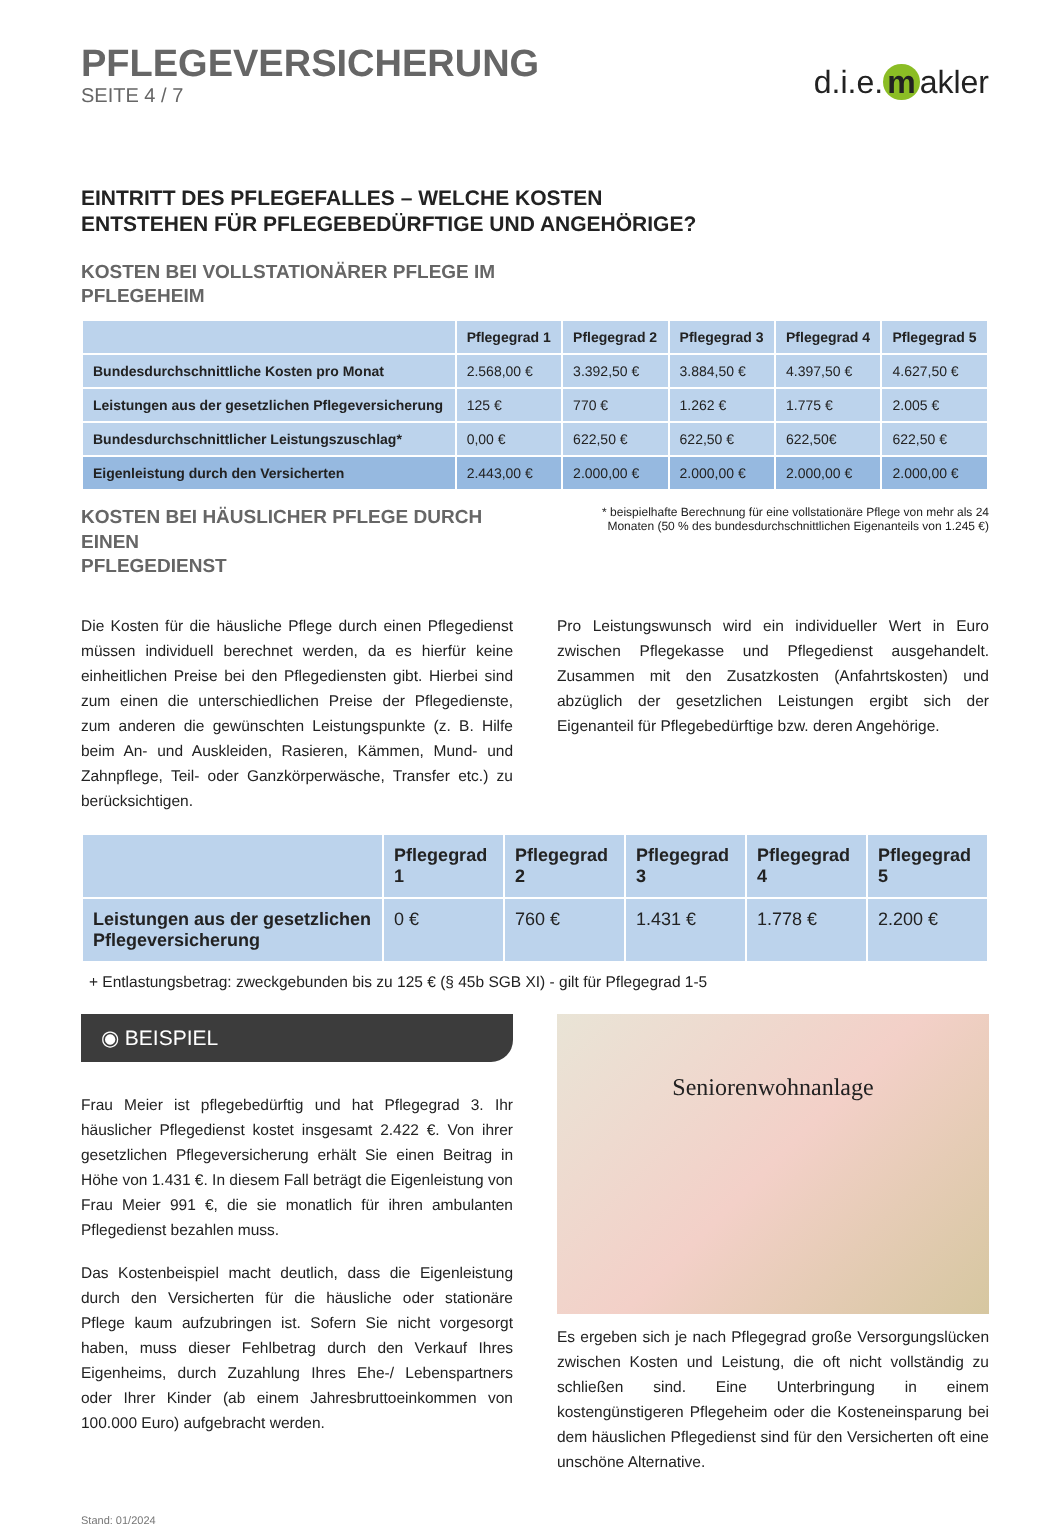PFLEGEVERSICHERUNG
SEITE 4 / 7
d.i.e. m akler
EINTRITT DES PFLEGEFALLES – WELCHE KOSTEN
ENTSTEHEN FÜR PFLEGEBEDÜRFTIGE UND ANGEHÖRIGE?
KOSTEN BEI VOLLSTATIONÄRER PFLEGE IM
PFLEGEHEIM
| | Pflegegrad 1 | Pflegegrad 2 | Pflegegrad 3 | Pflegegrad 4 | Pflegegrad 5 |
| --- | --- | --- | --- | --- | --- |
| Bundesdurchschnittliche Kosten pro Monat | 2.568,00 € | 3.392,50 € | 3.884,50 € | 4.397,50 € | 4.627,50 € |
| Leistungen aus der gesetzlichen Pflegeversicherung | 125 € | 770 € | 1.262 € | 1.775 € | 2.005 € |
| Bundesdurchschnittlicher Leistungszuschlag* | 0,00 € | 622,50 € | 622,50 € | 622,50€ | 622,50 € |
| Eigenleistung durch den Versicherten | 2.443,00 € | 2.000,00 € | 2.000,00 € | 2.000,00 € | 2.000,00 € |
KOSTEN BEI HÄUSLICHER PFLEGE DURCH EINEN
PFLEGEDIENST
* beispielhafte Berechnung für eine vollstationäre Pflege von mehr als 24 Monaten (50 % des bundesdurchschnittlichen Eigenanteils von 1.245 €)
Die Kosten für die häusliche Pflege durch einen Pflegedienst müssen individuell berechnet werden, da es hierfür keine einheitlichen Preise bei den Pflegediensten gibt. Hierbei sind zum einen die unterschiedlichen Preise der Pflegedienste, zum anderen die gewünschten Leistungspunkte (z. B. Hilfe beim An- und Auskleiden, Rasieren, Kämmen, Mund- und Zahnpflege, Teil- oder Ganzkörperwäsche, Transfer etc.) zu berücksichtigen.
Pro Leistungswunsch wird ein individueller Wert in Euro zwischen Pflegekasse und Pflegedienst ausgehandelt. Zusammen mit den Zusatzkosten (Anfahrtskosten) und abzüglich der gesetzlichen Leistungen ergibt sich der Eigenanteil für Pflegebedürftige bzw. deren Angehörige.
| | Pflegegrad 1 | Pflegegrad 2 | Pflegegrad 3 | Pflegegrad 4 | Pflegegrad 5 |
| --- | --- | --- | --- | --- | --- |
| Leistungen aus der gesetzlichen Pflegeversicherung | 0 € | 760 € | 1.431 € | 1.778 € | 2.200 € |
+ Entlastungsbetrag: zweckgebunden bis zu 125 € (§ 45b SGB XI) - gilt für Pflegegrad 1-5
◉ BEISPIEL
Frau Meier ist pflegebedürftig und hat Pflegegrad 3. Ihr häuslicher Pflegedienst kostet insgesamt 2.422 €. Von ihrer gesetzlichen Pflegeversicherung erhält Sie einen Beitrag in Höhe von 1.431 €. In diesem Fall beträgt die Eigenleistung von Frau Meier 991 €, die sie monatlich für ihren ambulanten Pflegedienst bezahlen muss.
Das Kostenbeispiel macht deutlich, dass die Eigenleistung durch den Versicherten für die häusliche oder stationäre Pflege kaum aufzubringen ist. Sofern Sie nicht vorgesorgt haben, muss dieser Fehlbetrag durch den Verkauf Ihres Eigenheims, durch Zuzahlung Ihres Ehe-/ Lebenspartners oder Ihrer Kinder (ab einem Jahresbruttoeinkommen von 100.000 Euro) aufgebracht werden.
Seniorenwohnanlage
Es ergeben sich je nach Pflegegrad große Versorgungslücken zwischen Kosten und Leistung, die oft nicht vollständig zu schließen sind. Eine Unterbringung in einem kostengünstigeren Pflegeheim oder die Kosteneinsparung bei dem häuslichen Pflegedienst sind für den Versicherten oft eine unschöne Alternative.
Stand: 01/2024